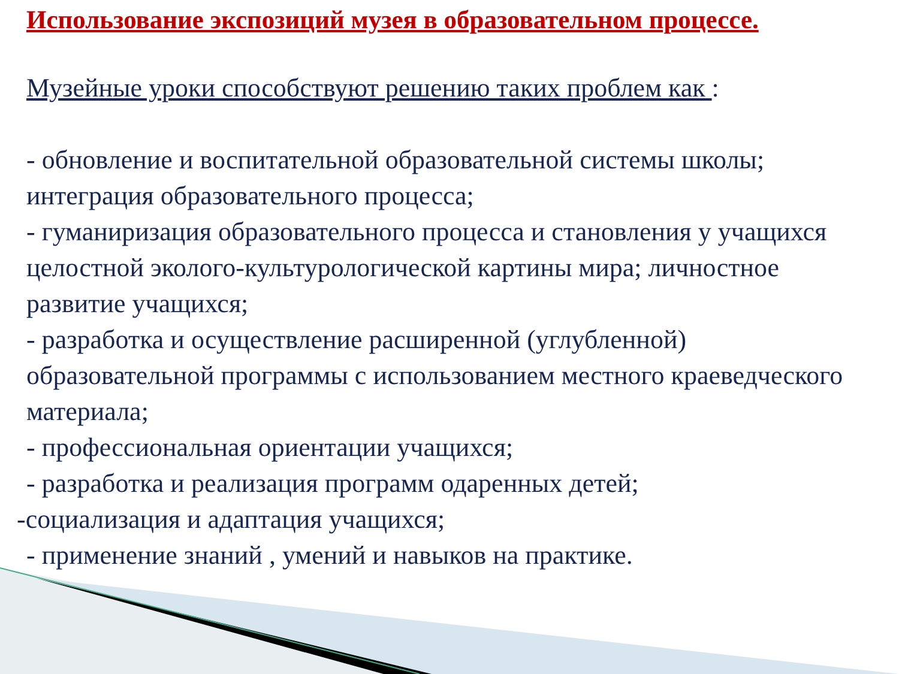Использование экспозиций музея в образовательном процессе.
Музейные уроки способствуют решению таких проблем как :
- обновление и воспитательной образовательной системы школы; интеграция образовательного процесса;
- гуманиризация образовательного процесса и становления у учащихся целостной эколого-культурологической картины мира; личностное развитие учащихся;
- разработка и осуществление расширенной (углубленной) образовательной программы с использованием местного краеведческого материала;
- профессиональная ориентации учащихся;
- разработка и реализация программ одаренных детей;
-социализация и адаптация учащихся;
- применение знаний , умений и навыков на практике.